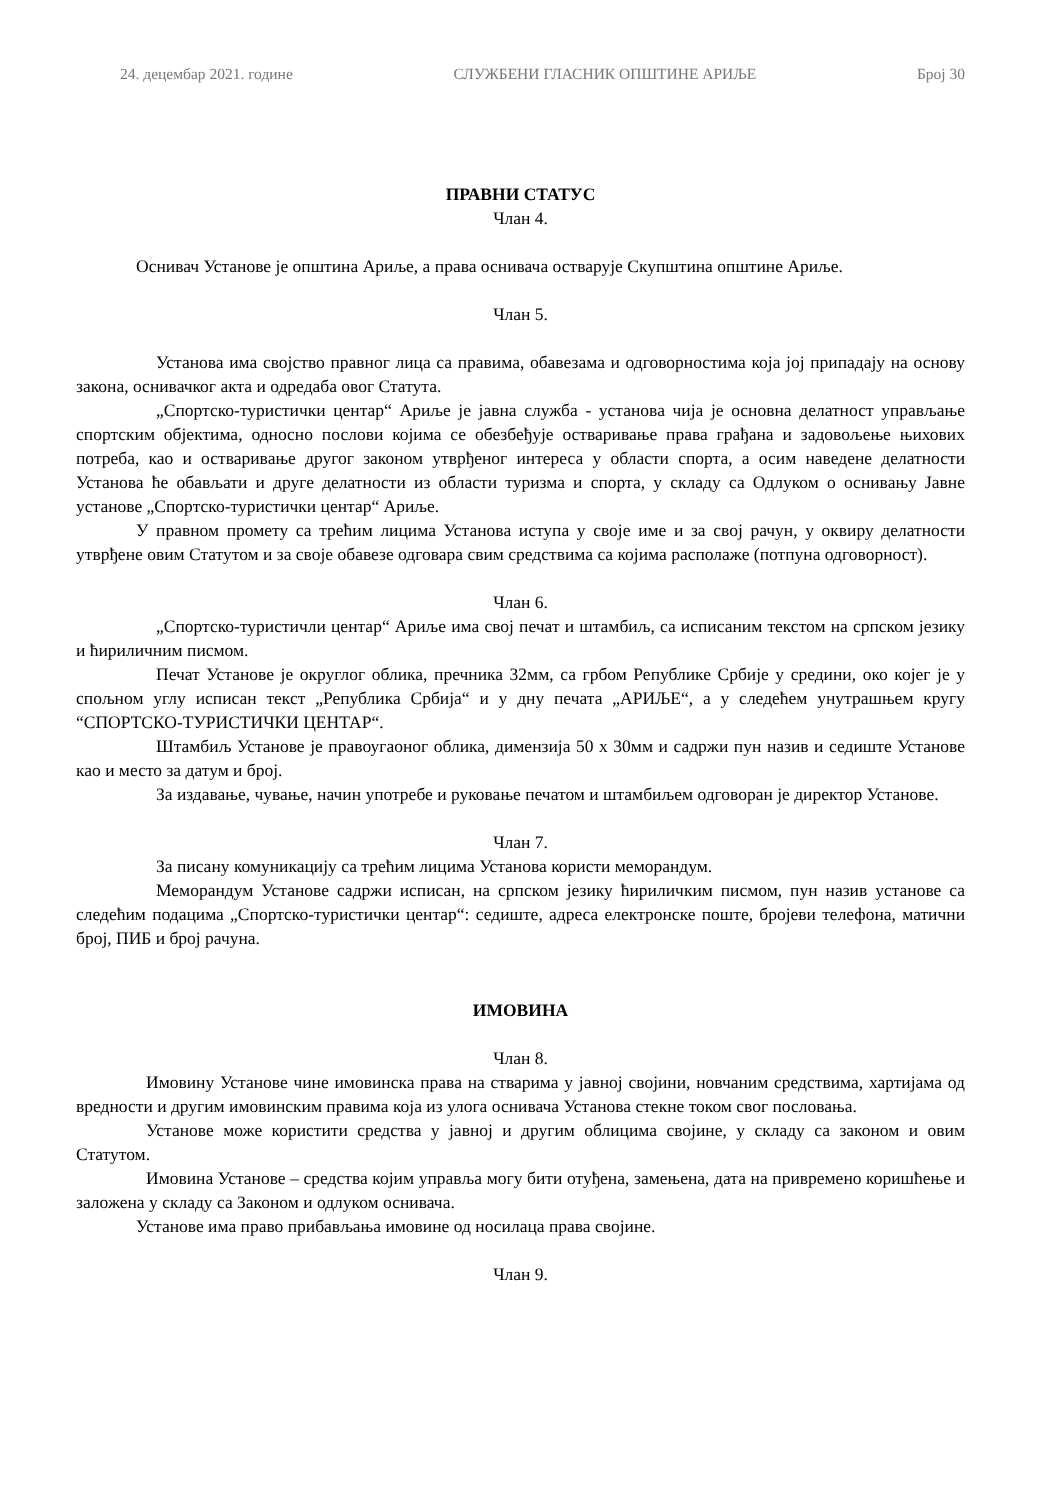24. децембар 2021. године СЛУЖБЕНИ ГЛАСНИК ОПШТИНЕ АРИЉЕ Број 30
ПРАВНИ СТАТУС
Члан 4.
Оснивач Установе је општина Ариље, а права оснивача остварује Скупштина општине Ариље.
Члан 5.
Установа има својство правног лица са правима, обавезама и одговорностима која јој припадају на основу закона, оснивачког акта и одредаба овог Статута.
„Спортско-туристички центар“ Ариље је јавна служба - установа чија је основна делатност управљање спортским објектима, односно послови којима се обезбеђује остваривање права грађана и задовољење њихових потреба, као и остваривање другог законом утврђеног интереса у области спорта, а осим наведене делатности Установа ће обављати и друге делатности из области туризма и спорта, у складу са Одлуком о оснивању Јавне установе „Спортско-туристички центар“ Ариље.
У правном промету са трећим лицима Установа иступа у своје име и за свој рачун, у оквиру делатности утврђене овим Статутом и за своје обавезе одговара свим средствима са којима располаже (потпуна одговорност).
Члан 6.
„Спортско-туристичли центар“ Ариље има свој печат и штамбиљ, са исписаним текстом на српском језику и ћириличним писмом.
Печат Установе је округлог облика, пречника 32мм, са грбом Републике Србије у средини, око којег је у спољном углу исписан текст „Република Србија“ и у дну печата „АРИЉЕ“, а у следећем унутрашњем кругу “СПОРТСКО-ТУРИСТИЧКИ ЦЕНТАР“.
Штамбиљ Установе је правоугаоног облика, димензија 50 х 30мм и садржи пун назив и седиште Установе као и место за датум и број.
За издавање, чување, начин употребе и руковање печатом и штамбиљем одговоран је директор Установе.
Члан 7.
За писану комуникацију са трећим лицима Установа користи меморандум.
Меморандум Установе садржи исписан, на српском језику ћириличким писмом, пун назив установе са следећим подацима „Спортско-туристички центар“: седиште, адреса електронске поште, бројеви телефона, матични број, ПИБ и број рачуна.
ИМОВИНА
Члан 8.
Имовину Установе чине имовинска права на стварима у јавној својини, новчаним средствима, хартијама од вредности и другим имовинским правима која из улога оснивача Установа стекне током свог пословања.
Установе може користити средства у јавној и другим облицима својине, у складу са законом и овим Статутом.
Имовина Установе – средства којим управља могу бити отуђена, замењена, дата на привремено коришћење и заложена у складу са Законом и одлуком оснивача.
Установе има право прибављања имовине од носилаца права својине.
Члан 9.